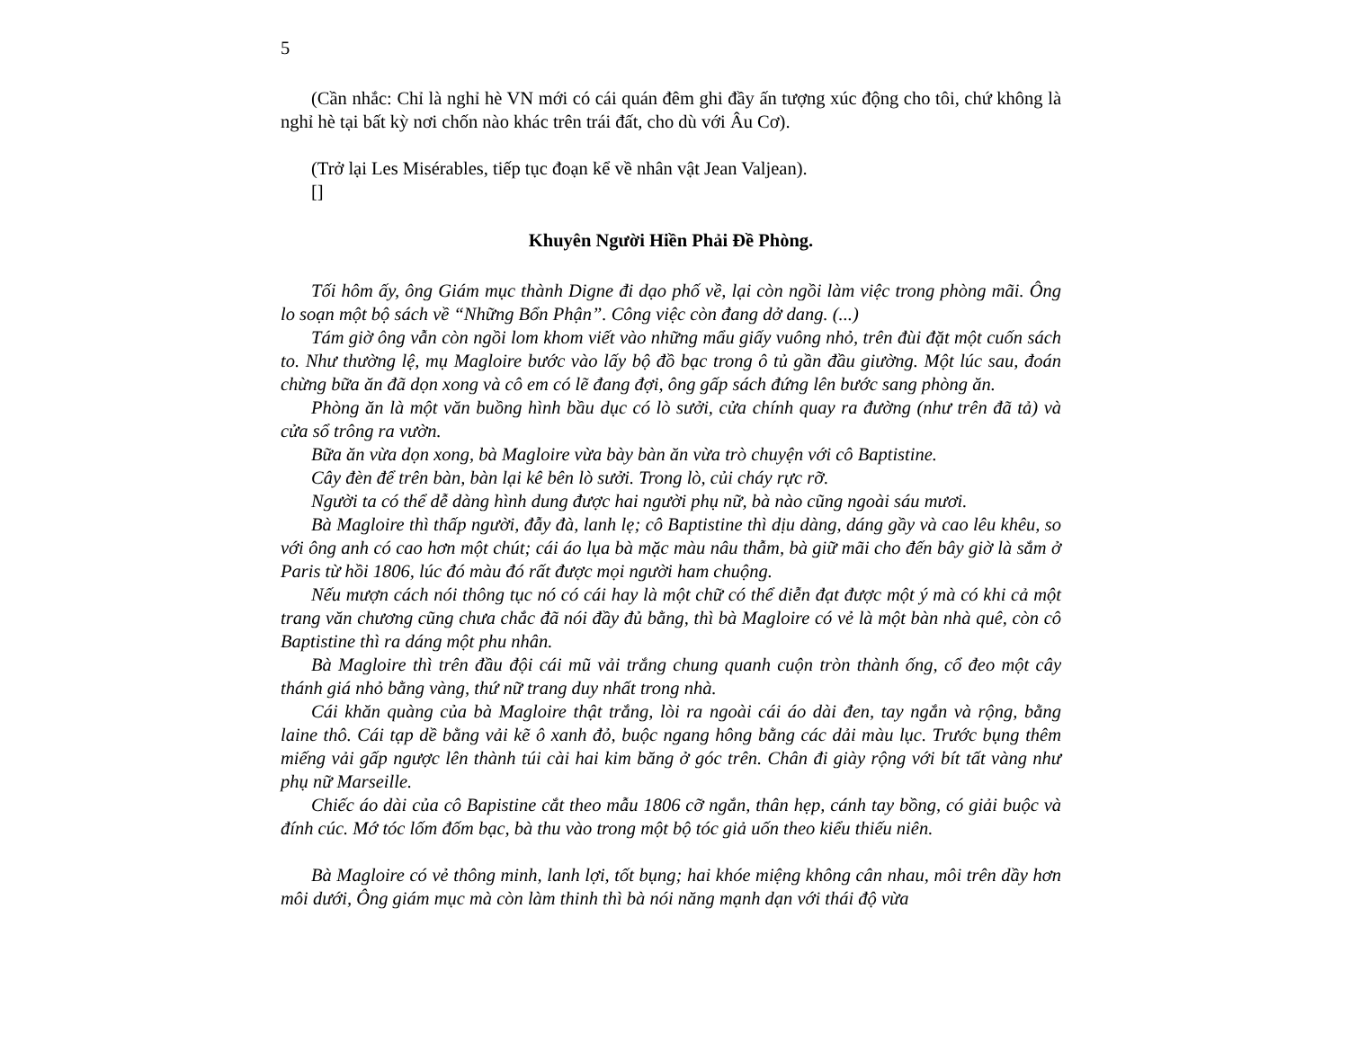5
(Cần nhắc: Chỉ là nghỉ hè VN mới có cái quán đêm ghi đầy ấn tượng xúc động cho tôi, chứ không là nghỉ hè tại bất kỳ nơi chốn nào khác trên trái đất, cho dù với Âu Cơ).
(Trở lại Les Misérables, tiếp tục đoạn kể về nhân vật Jean Valjean).
[]
Khuyên Người Hiền Phải Đề Phòng.
Tối hôm ấy, ông Giám mục thành Digne đi dạo phố về, lại còn ngồi làm việc trong phòng mãi. Ông lo soạn một bộ sách về “Những Bổn Phận”. Công việc còn đang dở dang. (...)
Tám giờ ông vẫn còn ngồi lom khom viết vào những mẩu giấy vuông nhỏ, trên đùi đặt một cuốn sách to. Như thường lệ, mụ Magloire bước vào lấy bộ đồ bạc trong ô tủ gần đầu giường. Một lúc sau, đoán chừng bữa ăn đã dọn xong và cô em có lẽ đang đợi, ông gấp sách đứng lên bước sang phòng ăn.
Phòng ăn là một văn buồng hình bầu dục có lò sưởi, cửa chính quay ra đường (như trên đã tả) và cửa sổ trông ra vườn.
Bữa ăn vừa dọn xong, bà Magloire vừa bày bàn ăn vừa trò chuyện với cô Baptistine.
Cây đèn để trên bàn, bàn lại kê bên lò sưởi. Trong lò, củi cháy rực rỡ.
Người ta có thể dễ dàng hình dung được hai người phụ nữ, bà nào cũng ngoài sáu mươi.
Bà Magloire thì thấp người, đẫy đà, lanh lẹ; cô Baptistine thì dịu dàng, dáng gầy và cao lêu khêu, so với ông anh có cao hơn một chút; cái áo lụa bà mặc màu nâu thẫm, bà giữ mãi cho đến bây giờ là sắm ở Paris từ hồi 1806, lúc đó màu đó rất được mọi người ham chuộng.
Nếu mượn cách nói thông tục nó có cái hay là một chữ có thể diễn đạt được một ý mà có khi cả một trang văn chương cũng chưa chắc đã nói đầy đủ bằng, thì bà Magloire có vẻ là một bàn nhà quê, còn cô Baptistine thì ra dáng một phu nhân.
Bà Magloire thì trên đầu đội cái mũ vải trắng chung quanh cuộn tròn thành ống, cổ đeo một cây thánh giá nhỏ bằng vàng, thứ nữ trang duy nhất trong nhà.
Cái khăn quàng của bà Magloire thật trắng, lòi ra ngoài cái áo dài đen, tay ngắn và rộng, bằng laine thô. Cái tạp dề bằng vải kẽ ô xanh đỏ, buộc ngang hông bằng các dải màu lục. Trước bụng thêm miếng vải gấp ngược lên thành túi cài hai kim băng ở góc trên. Chân đi giày rộng với bít tất vàng như phụ nữ Marseille.
Chiếc áo dài của cô Bapistine cắt theo mẫu 1806 cỡ ngắn, thân hẹp, cánh tay bồng, có giải buộc và đính cúc. Mớ tóc lốm đốm bạc, bà thu vào trong một bộ tóc giả uốn theo kiểu thiếu niên.
Bà Magloire có vẻ thông minh, lanh lợi, tốt bụng; hai khóe miệng không cân nhau, môi trên dầy hơn môi dưới, Ông giám mục mà còn làm thinh thì bà nói năng mạnh dạn với thái độ vừa